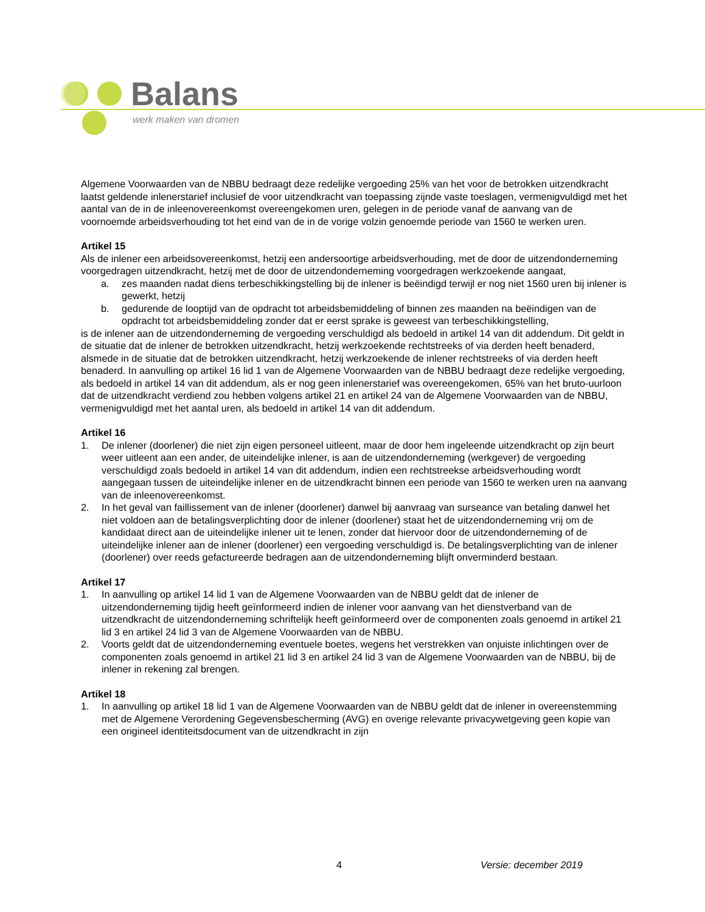Balans
werk maken van dromen
Algemene Voorwaarden van de NBBU bedraagt deze redelijke vergoeding 25% van het voor de betrokken uitzendkracht laatst geldende inlenerstarief inclusief de voor uitzendkracht van toepassing zijnde vaste toeslagen, vermenigvuldigd met het aantal van de in de inleenovereenkomst overeengekomen uren, gelegen in de periode vanaf de aanvang van de voornoemde arbeidsverhouding tot het eind van de in de vorige volzin genoemde periode van 1560 te werken uren.
Artikel 15
Als de inlener een arbeidsovereenkomst, hetzij een andersoortige arbeidsverhouding, met de door de uitzendonderneming voorgedragen uitzendkracht, hetzij met de door de uitzendonderneming voorgedragen werkzoekende aangaat,
a. zes maanden nadat diens terbeschikkingstelling bij de inlener is beëindigd terwijl er nog niet 1560 uren bij inlener is gewerkt, hetzij
b. gedurende de looptijd van de opdracht tot arbeidsbemiddeling of binnen zes maanden na beëindigen van de opdracht tot arbeidsbemiddeling zonder dat er eerst sprake is geweest van terbeschikkingstelling,
is de inlener aan de uitzendonderneming de vergoeding verschuldigd als bedoeld in artikel 14 van dit addendum. Dit geldt in de situatie dat de inlener de betrokken uitzendkracht, hetzij werkzoekende rechtstreeks of via derden heeft benaderd, alsmede in de situatie dat de betrokken uitzendkracht, hetzij werkzoekende de inlener rechtstreeks of via derden heeft benaderd. In aanvulling op artikel 16 lid 1 van de Algemene Voorwaarden van de NBBU bedraagt deze redelijke vergoeding, als bedoeld in artikel 14 van dit addendum, als er nog geen inlenerstarief was overeengekomen, 65% van het bruto-uurloon dat de uitzendkracht verdiend zou hebben volgens artikel 21 en artikel 24 van de Algemene Voorwaarden van de NBBU, vermenigvuldigd met het aantal uren, als bedoeld in artikel 14 van dit addendum.
Artikel 16
1. De inlener (doorlener) die niet zijn eigen personeel uitleent, maar de door hem ingeleende uitzendkracht op zijn beurt weer uitleent aan een ander, de uiteindelijke inlener, is aan de uitzendonderneming (werkgever) de vergoeding verschuldigd zoals bedoeld in artikel 14 van dit addendum, indien een rechtstreekse arbeidsverhouding wordt aangegaan tussen de uiteindelijke inlener en de uitzendkracht binnen een periode van 1560 te werken uren na aanvang van de inleenovereenkomst.
2. In het geval van faillissement van de inlener (doorlener) danwel bij aanvraag van surseance van betaling danwel het niet voldoen aan de betalingsverplichting door de inlener (doorlener) staat het de uitzendonderneming vrij om de kandidaat direct aan de uiteindelijke inlener uit te lenen, zonder dat hiervoor door de uitzendonderneming of de uiteindelijke inlener aan de inlener (doorlener) een vergoeding verschuldigd is. De betalingsverplichting van de inlener (doorlener) over reeds gefactureerde bedragen aan de uitzendonderneming blijft onverminderd bestaan.
Artikel 17
1. In aanvulling op artikel 14 lid 1 van de Algemene Voorwaarden van de NBBU geldt dat de inlener de uitzendonderneming tijdig heeft geïnformeerd indien de inlener voor aanvang van het dienstverband van de uitzendkracht de uitzendonderneming schriftelijk heeft geïnformeerd over de componenten zoals genoemd in artikel 21 lid 3 en artikel 24 lid 3 van de Algemene Voorwaarden van de NBBU.
2. Voorts geldt dat de uitzendonderneming eventuele boetes, wegens het verstrekken van onjuiste inlichtingen over de componenten zoals genoemd in artikel 21 lid 3 en artikel 24 lid 3 van de Algemene Voorwaarden van de NBBU, bij de inlener in rekening zal brengen.
Artikel 18
1. In aanvulling op artikel 18 lid 1 van de Algemene Voorwaarden van de NBBU geldt dat de inlener in overeenstemming met de Algemene Verordening Gegevensbescherming (AVG) en overige relevante privacywetgeving geen kopie van een origineel identiteitsdocument van de uitzendkracht in zijn
4 Versie: december 2019